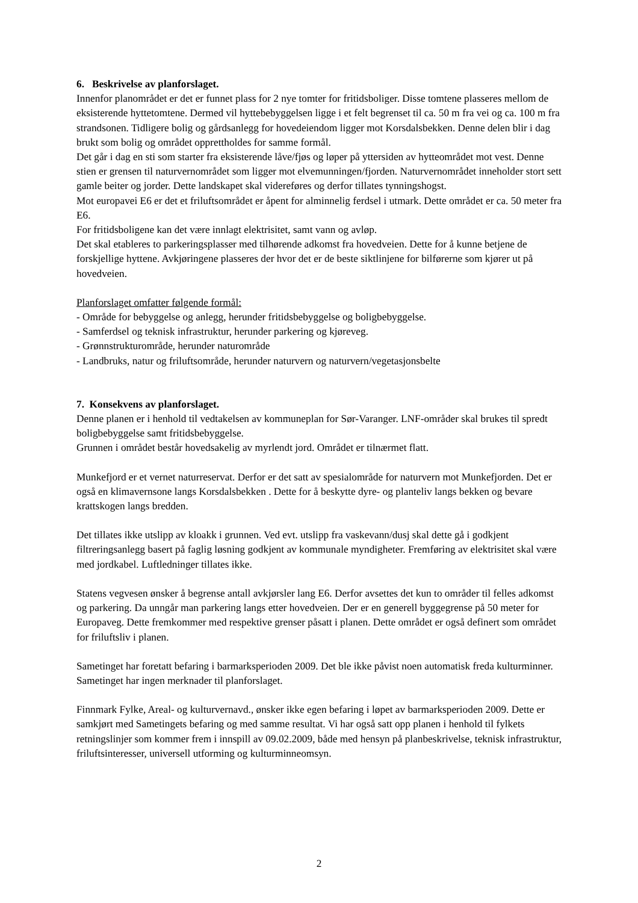6. Beskrivelse av planforslaget.
Innenfor planområdet er det er funnet plass for 2 nye tomter for fritidsboliger. Disse tomtene plasseres mellom de eksisterende hyttetomtene. Dermed vil hyttebebyggelsen ligge i et felt begrenset til ca. 50 m fra vei og ca. 100 m fra strandsonen. Tidligere bolig og gårdsanlegg for hovedeiendom ligger mot Korsdalsbekken. Denne delen blir i dag brukt som bolig og området opprettholdes for samme formål.
Det går i dag en sti som starter fra eksisterende låve/fjøs og løper på yttersiden av hytteområdet mot vest. Denne stien er grensen til naturvernområdet som ligger mot elvemunningen/fjorden. Naturvernområdet inneholder stort sett gamle beiter og jorder. Dette landskapet skal videreføres og derfor tillates tynningshogst.
Mot europavei E6 er det et friluftsområdet er åpent for alminnelig ferdsel i utmark. Dette området er ca. 50 meter fra E6.
For fritidsboligene kan det være innlagt elektrisitet, samt vann og avløp.
Det skal etableres to parkeringsplasser med tilhørende adkomst fra hovedveien. Dette for å kunne betjene de forskjellige hyttene. Avkjøringene plasseres der hvor det er de beste siktlinjene for bilførerne som kjører ut på hovedveien.
Planforslaget omfatter følgende formål:
- Område for bebyggelse og anlegg, herunder fritidsbebyggelse og boligbebyggelse.
- Samferdsel og teknisk infrastruktur, herunder parkering og kjøreveg.
- Grønnstrukturområde, herunder naturområde
- Landbruks, natur og friluftsområde, herunder naturvern og naturvern/vegetasjonsbelte
7. Konsekvens av planforslaget.
Denne planen er i henhold til vedtakelsen av kommuneplan for Sør-Varanger. LNF-områder skal brukes til spredt boligbebyggelse samt fritidsbebyggelse.
Grunnen i området består hovedsakelig av myrlendt jord. Området er tilnærmet flatt.
Munkefjord er et vernet naturreservat. Derfor er det satt av spesialområde for naturvern mot Munkefjorden. Det er også en klimavernsone langs Korsdalsbekken . Dette for å beskytte dyre- og planteliv langs bekken og bevare krattskogen langs bredden.
Det tillates ikke utslipp av kloakk i grunnen. Ved evt. utslipp fra vaskevann/dusj skal dette gå i godkjent filtreringsanlegg basert på faglig løsning godkjent av kommunale myndigheter. Fremføring av elektrisitet skal være med jordkabel. Luftledninger tillates ikke.
Statens vegvesen ønsker å begrense antall avkjørsler lang E6. Derfor avsettes det kun to områder til felles adkomst og parkering. Da unngår man parkering langs etter hovedveien. Der er en generell byggegrense på 50 meter for Europaveg. Dette fremkommer med respektive grenser påsatt i planen. Dette området er også definert som området for friluftsliv i planen.
Sametinget har foretatt befaring i barmarksperioden 2009. Det ble ikke påvist noen automatisk freda kulturminner. Sametinget har ingen merknader til planforslaget.
Finnmark Fylke, Areal- og kulturvernavd., ønsker ikke egen befaring i løpet av barmarksperioden 2009. Dette er samkjørt med Sametingets befaring og med samme resultat. Vi har også satt opp planen i henhold til fylkets retningslinjer som kommer frem i innspill av 09.02.2009, både med hensyn på planbeskrivelse, teknisk infrastruktur, friluftsinteresser, universell utforming og kulturminneomsyn.
2